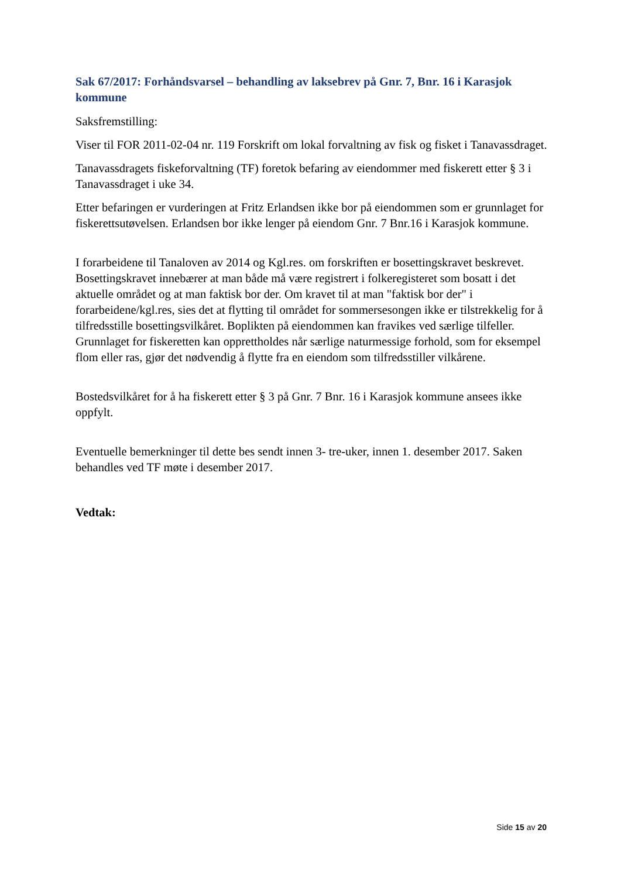Sak 67/2017: Forhåndsvarsel – behandling av laksebrev på Gnr. 7, Bnr. 16 i Karasjok kommune
Saksfremstilling:
Viser til FOR 2011-02-04 nr. 119 Forskrift om lokal forvaltning av fisk og fisket i Tanavassdraget.
Tanavassdragets fiskeforvaltning (TF) foretok befaring av eiendommer med fiskerett etter § 3 i Tanavassdraget i uke 34.
Etter befaringen er vurderingen at Fritz Erlandsen ikke bor på eiendommen som er grunnlaget for fiskerettsutøvelsen. Erlandsen bor ikke lenger på eiendom Gnr. 7 Bnr.16 i Karasjok kommune.
I forarbeidene til Tanaloven av 2014 og Kgl.res. om forskriften er bosettingskravet beskrevet. Bosettingskravet innebærer at man både må være registrert i folkeregisteret som bosatt i det aktuelle området og at man faktisk bor der. Om kravet til at man "faktisk bor der" i forarbeidene/kgl.res, sies det at flytting til området for sommersesongen ikke er tilstrekkelig for å tilfredsstille bosettingsvilkåret. Boplikten på eiendommen kan fravikes ved særlige tilfeller. Grunnlaget for fiskeretten kan opprettholdes når særlige naturmessige forhold, som for eksempel flom eller ras, gjør det nødvendig å flytte fra en eiendom som tilfredsstiller vilkårene.
Bostedsvilkåret for å ha fiskerett etter § 3 på Gnr. 7 Bnr. 16 i Karasjok kommune ansees ikke oppfylt.
Eventuelle bemerkninger til dette bes sendt innen 3- tre-uker, innen 1. desember 2017. Saken behandles ved TF møte i desember 2017.
Vedtak:
Side 15 av 20